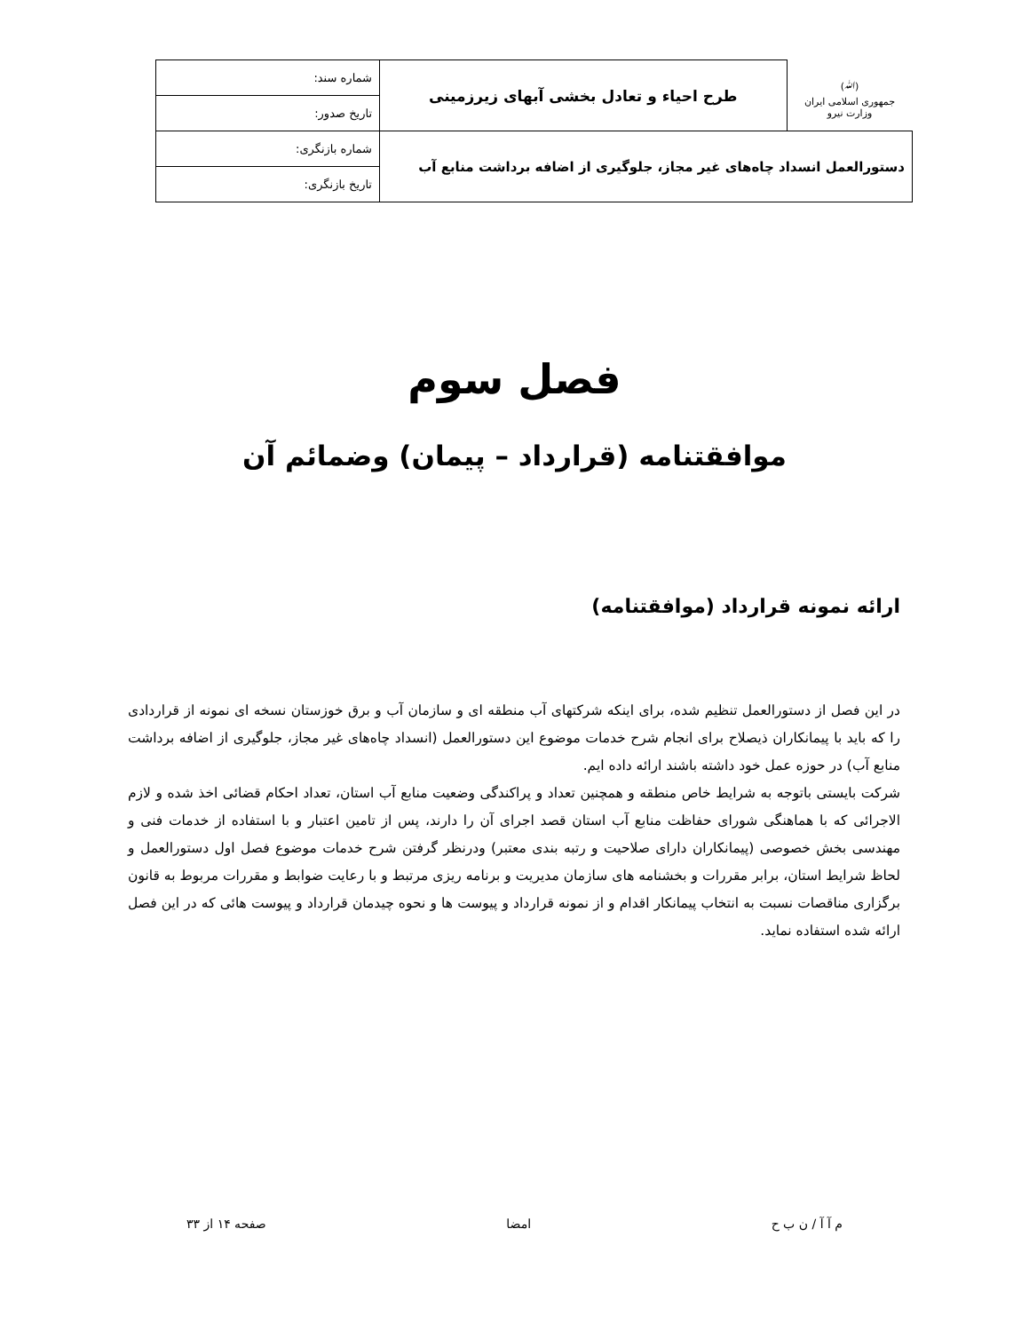| (ﷲ) جمهوری اسلامی ایران وزارت نیرو | طرح احیاء و تعادل بخشی آبهای زیرزمینی | شماره سند: |
| | | تاریخ صدور: |
| دستورالعمل انسداد چاه‌های غیر مجاز، جلوگیری از اضافه برداشت منابع آب | | شماره بازنگری: |
| | | تاریخ بازنگری: |
فصل سوم
موافقتنامه (قرارداد – پیمان) وضمائم آن
ارائه نمونه قرارداد (موافقتنامه)
در این فصل از دستورالعمل تنظیم شده، برای اینکه شرکتهای آب منطقه ای و سازمان آب و برق خوزستان نسخه ای نمونه از قراردادی را که باید با پیمانکاران ذیصلاح برای انجام شرح خدمات موضوع این دستورالعمل (انسداد چاه‌های غیر مجاز، جلوگیری از اضافه برداشت منابع آب) در حوزه عمل خود داشته باشند ارائه داده ایم.
شرکت بایستی باتوجه به شرایط خاص منطقه و همچنین تعداد و پراکندگی وضعیت منابع آب استان، تعداد احکام قضائی اخذ شده و لازم الاجرائی که با هماهنگی شورای حفاظت منابع آب استان قصد اجرای آن را دارند، پس از تامین اعتبار و با استفاده از خدمات فنی و مهندسی بخش خصوصی (پیمانکاران دارای صلاحیت و رتبه بندی معتبر) ودرنظر گرفتن شرح خدمات موضوع فصل اول دستورالعمل و لحاظ شرایط استان، برابر مقررات و بخشنامه های سازمان مدیریت و برنامه ریزی مرتبط و با رعایت ضوابط و مقررات مربوط به قانون برگزاری مناقصات نسبت به انتخاب پیمانکار اقدام و از نمونه قرارداد و پیوست ها و نحوه چیدمان قرارداد و پیوست هائی که در این فصل ارائه شده استفاده نماید.
م آ آ / ن ب ح امضا صفحه ۱۴ از ۳۳